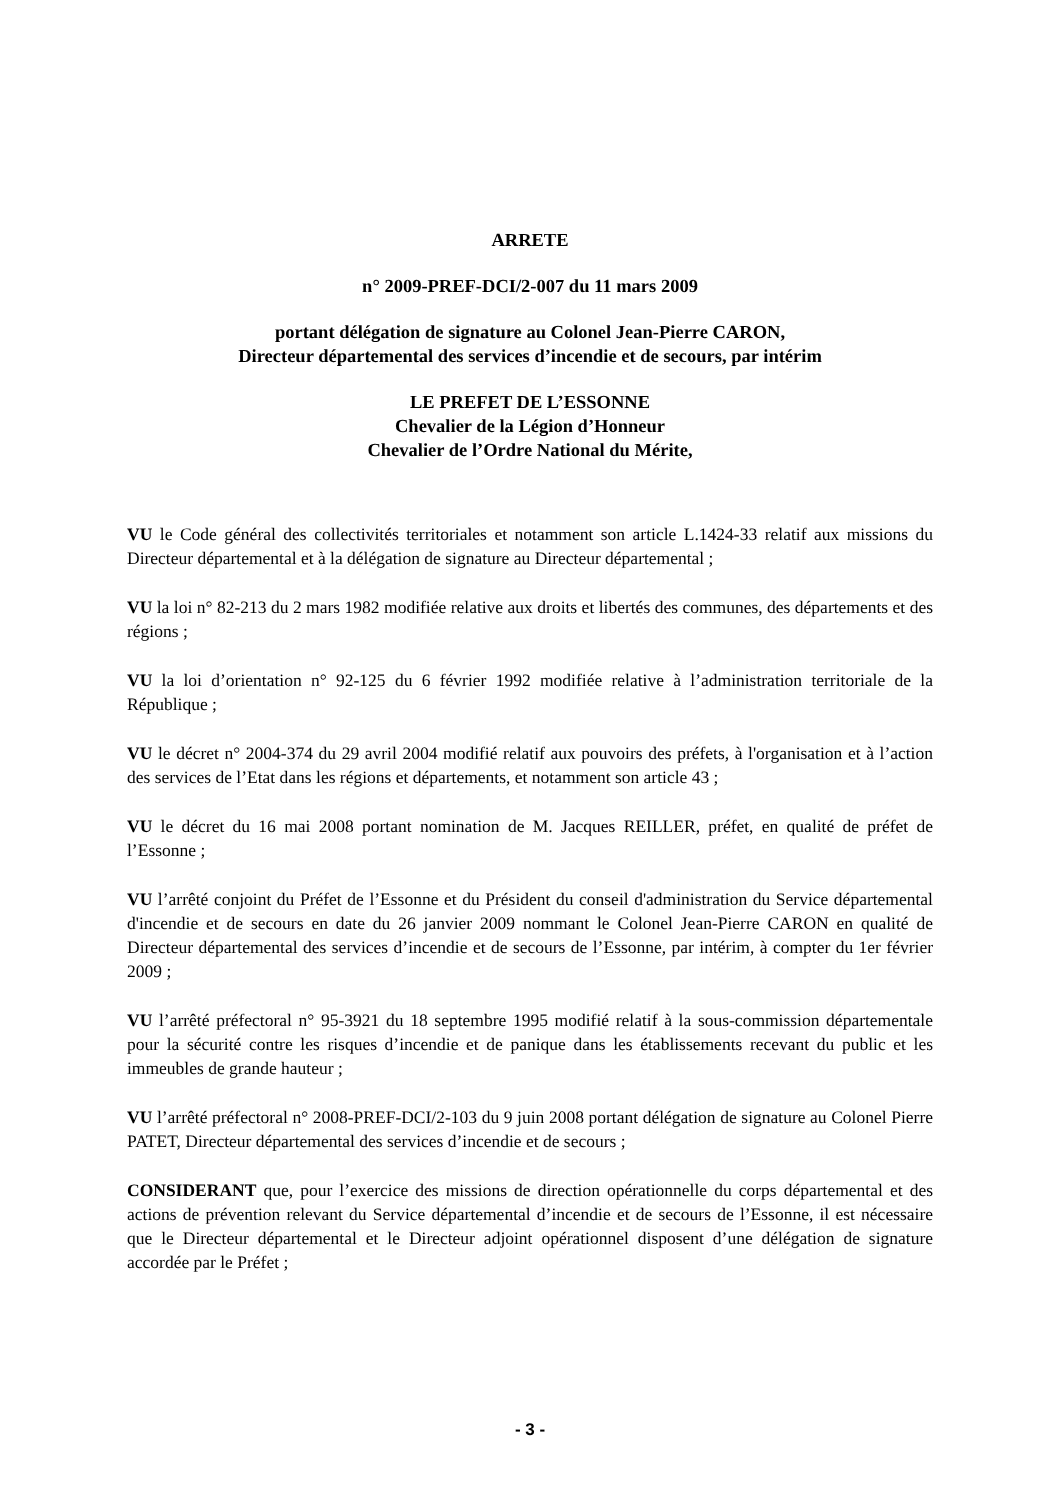ARRETE
n° 2009-PREF-DCI/2-007 du 11 mars 2009
portant délégation de signature au Colonel Jean-Pierre CARON,
Directeur départemental des services d’incendie et de secours, par intérim
LE PREFET DE L’ESSONNE
Chevalier de la Légion d’Honneur
Chevalier de l’Ordre National du Mérite,
VU le Code général des collectivités territoriales et notamment son article L.1424-33 relatif aux missions du Directeur départemental et à la délégation de signature au Directeur départemental ;
VU la loi n° 82-213 du 2 mars 1982 modifiée relative aux droits et libertés des communes, des départements et des régions ;
VU la loi d’orientation n° 92-125 du 6 février 1992 modifiée relative à l’administration territoriale de la République ;
VU le décret n° 2004-374 du 29 avril 2004 modifié relatif aux pouvoirs des préfets, à l'organisation et à l’action des services de l’Etat dans les régions et départements, et notamment son article 43 ;
VU le décret du 16 mai 2008 portant nomination de M. Jacques REILLER, préfet, en qualité de préfet de l’Essonne ;
VU l’arrêté conjoint du Préfet de l’Essonne et du Président du conseil d'administration du Service départemental d'incendie et de secours en date du 26 janvier 2009 nommant le Colonel Jean-Pierre CARON en qualité de Directeur départemental des services d’incendie et de secours de l’Essonne, par intérim, à compter du 1er février 2009 ;
VU l’arrêté préfectoral n° 95-3921 du 18 septembre 1995 modifié relatif à la sous-commission départementale pour la sécurité contre les risques d’incendie et de panique dans les établissements recevant du public et les immeubles de grande hauteur ;
VU l’arrêté préfectoral n° 2008-PREF-DCI/2-103 du 9 juin 2008 portant délégation de signature au Colonel Pierre PATET, Directeur départemental des services d’incendie et de secours ;
CONSIDERANT que, pour l’exercice des missions de direction opérationnelle du corps départemental et des actions de prévention relevant du Service départemental d’incendie et de secours de l’Essonne, il est nécessaire que le Directeur départemental et le Directeur adjoint opérationnel disposent d’une délégation de signature accordée par le Préfet ;
- 3 -